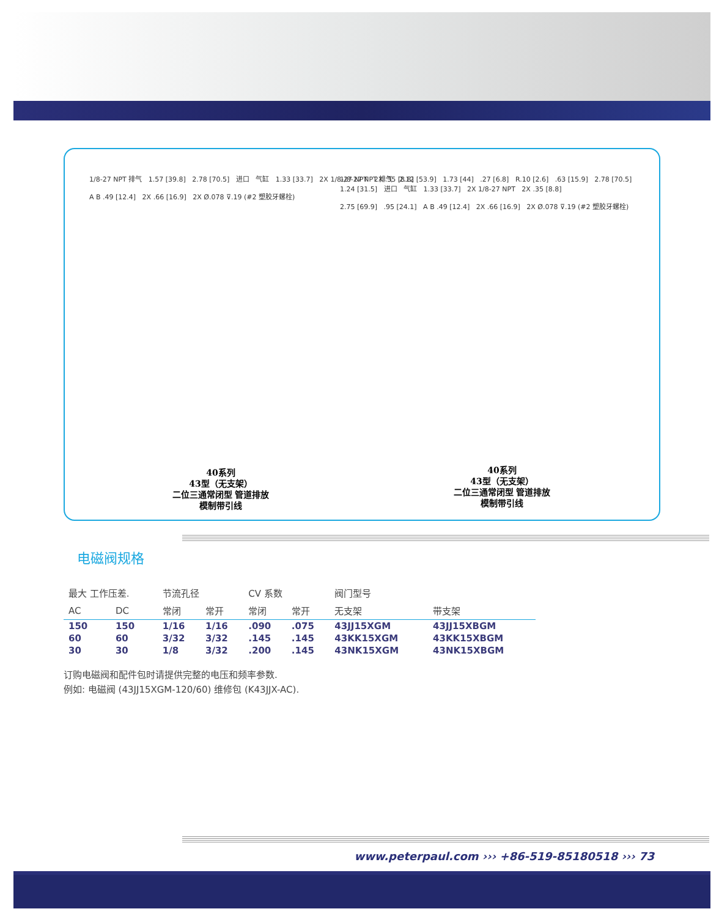1/8-27 NPT 排气 1.57 [39.8] 2.78 [70.5] 进口 气缸 1.33 [33.7] 2X 1/8-27 NPT 2X .35 [8.8]
A B .49 [12.4] 2X .66 [16.9] 2X Ø.078 ⊽.19 (#2 塑胶牙螺栓)
1/8-27 NPT 排气 2.12 [53.9] 1.73 [44] .27 [6.8] R.10 [2.6] .63 [15.9] 2.78 [70.5] 1.24 [31.5] 进口 气缸 1.33 [33.7] 2X 1/8-27 NPT 2X .35 [8.8]
2.75 [69.9] .95 [24.1] A B .49 [12.4] 2X .66 [16.9] 2X Ø.078 ⊽.19 (#2 塑胶牙螺栓)
40系列
43型（无支架）
二位三通常闭型 管道排放
模制带引线
40系列
43型（无支架）
二位三通常闭型 管道排放
模制带引线
电磁阀规格
| 最大 工作压差. | | 节流孔径 | | CV 系数 | | 阀门型号 | |
| --- | --- | --- | --- | --- | --- | --- | --- |
| AC | DC | 常闭 | 常开 | 常闭 | 常开 | 无支架 | 带支架 |
| 150 | 150 | 1/16 | 1/16 | .090 | .075 | 43JJ15XGM | 43JJ15XBGM |
| 60 | 60 | 3/32 | 3/32 | .145 | .145 | 43KK15XGM | 43KK15XBGM |
| 30 | 30 | 1/8 | 3/32 | .200 | .145 | 43NK15XGM | 43NK15XBGM |
订购电磁阀和配件包时请提供完整的电压和频率参数.
例如: 电磁阀 (43JJ15XGM-120/60) 维修包 (K43JJX-AC).
www.peterpaul.com ››› +86-519-85180518 ››› 73